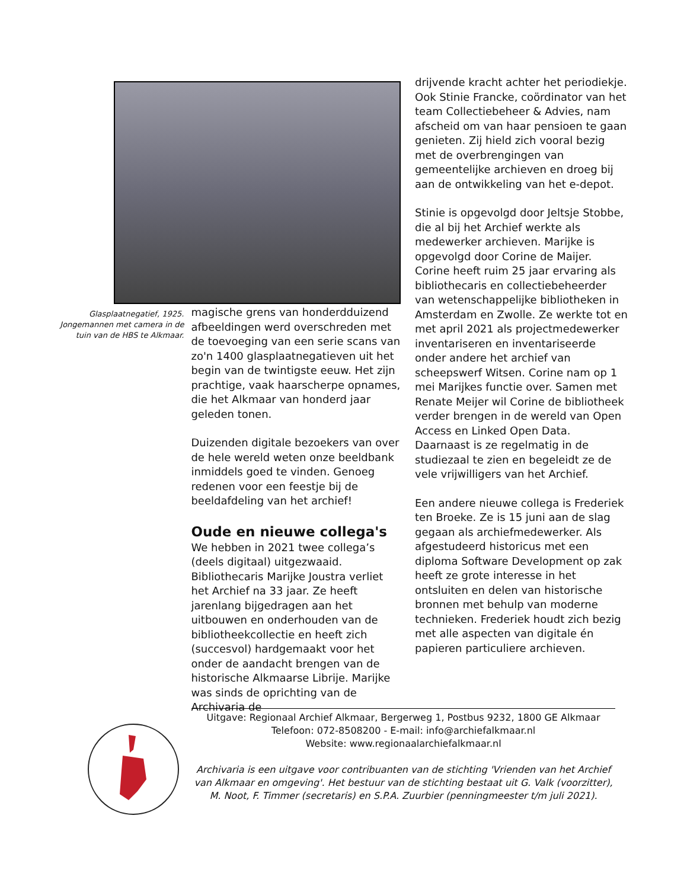Glasplaatnegatief, 1925. Jongemannen met camera in de tuin van de HBS te Alkmaar.
magische grens van honderdduizend afbeeldingen werd overschreden met de toevoeging van een serie scans van zo'n 1400 glasplaatnegatieven uit het begin van de twintigste eeuw. Het zijn prachtige, vaak haarscherpe opnames, die het Alkmaar van honderd jaar geleden tonen.
Duizenden digitale bezoekers van over de hele wereld weten onze beeldbank inmiddels goed te vinden. Genoeg redenen voor een feestje bij de beeldafdeling van het archief!
Oude en nieuwe collega's
We hebben in 2021 twee collega’s (deels digitaal) uitgezwaaid. Bibliothecaris Marijke Joustra verliet het Archief na 33 jaar. Ze heeft jarenlang bijgedragen aan het uitbouwen en onderhouden van de bibliotheekcollectie en heeft zich (succesvol) hardgemaakt voor het onder de aandacht brengen van de historische Alkmaarse Librije. Marijke was sinds de oprichting van de Archivaria de
drijvende kracht achter het periodiekje. Ook Stinie Francke, coördinator van het team Collectiebeheer & Advies, nam afscheid om van haar pensioen te gaan genieten. Zij hield zich vooral bezig met de overbrengingen van gemeentelijke archieven en droeg bij aan de ontwikkeling van het e-depot.
Stinie is opgevolgd door Jeltsje Stobbe, die al bij het Archief werkte als medewerker archieven. Marijke is opgevolgd door Corine de Maijer. Corine heeft ruim 25 jaar ervaring als bibliothecaris en collectiebeheerder van wetenschappelijke bibliotheken in Amsterdam en Zwolle. Ze werkte tot en met april 2021 als projectmedewerker inventariseren en inventariseerde onder andere het archief van scheepswerf Witsen. Corine nam op 1 mei Marijkes functie over. Samen met Renate Meijer wil Corine de bibliotheek verder brengen in de wereld van Open Access en Linked Open Data. Daarnaast is ze regelmatig in de studiezaal te zien en begeleidt ze de vele vrijwilligers van het Archief.
Een andere nieuwe collega is Frederiek ten Broeke. Ze is 15 juni aan de slag gegaan als archiefmedewerker. Als afgestudeerd historicus met een diploma Software Development op zak heeft ze grote interesse in het ontsluiten en delen van historische bronnen met behulp van moderne technieken. Frederiek houdt zich bezig met alle aspecten van digitale én papieren particuliere archieven.
Uitgave: Regionaal Archief Alkmaar, Bergerweg 1, Postbus 9232, 1800 GE Alkmaar
Telefoon: 072-8508200 - E-mail: info@archiefalkmaar.nl
Website: www.regionaalarchiefalkmaar.nl
Archivaria is een uitgave voor contribuanten van de stichting 'Vrienden van het Archief van Alkmaar en omgeving'. Het bestuur van de stichting bestaat uit G. Valk (voorzitter), M. Noot, F. Timmer (secretaris) en S.P.A. Zuurbier (penningmeester t/m juli 2021).